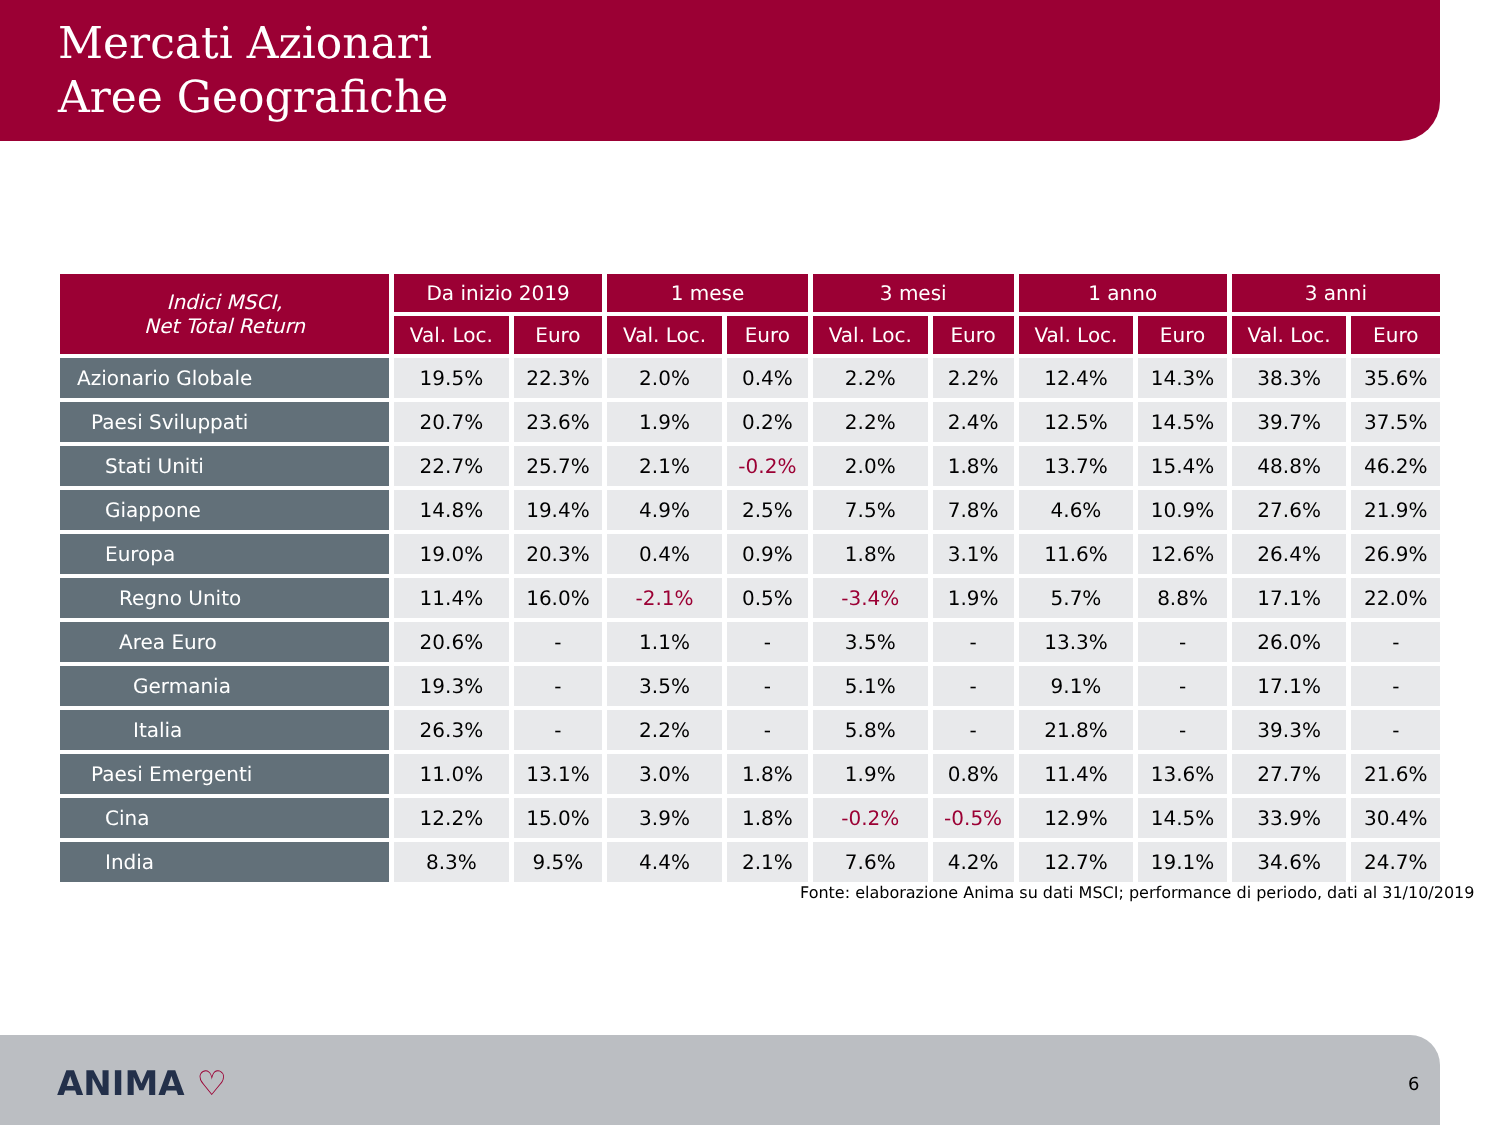Mercati Azionari
Aree Geografiche
| Indici MSCI, Net Total Return | Da inizio 2019 | | 1 mese | | 3 mesi | | 1 anno | | 3 anni | |
| --- | --- | --- | --- | --- | --- | --- | --- | --- | --- | --- |
| | Val. Loc. | Euro | Val. Loc. | Euro | Val. Loc. | Euro | Val. Loc. | Euro | Val. Loc. | Euro |
| Azionario Globale | 19.5% | 22.3% | 2.0% | 0.4% | 2.2% | 2.2% | 12.4% | 14.3% | 38.3% | 35.6% |
| Paesi Sviluppati | 20.7% | 23.6% | 1.9% | 0.2% | 2.2% | 2.4% | 12.5% | 14.5% | 39.7% | 37.5% |
| Stati Uniti | 22.7% | 25.7% | 2.1% | -0.2% | 2.0% | 1.8% | 13.7% | 15.4% | 48.8% | 46.2% |
| Giappone | 14.8% | 19.4% | 4.9% | 2.5% | 7.5% | 7.8% | 4.6% | 10.9% | 27.6% | 21.9% |
| Europa | 19.0% | 20.3% | 0.4% | 0.9% | 1.8% | 3.1% | 11.6% | 12.6% | 26.4% | 26.9% |
| Regno Unito | 11.4% | 16.0% | -2.1% | 0.5% | -3.4% | 1.9% | 5.7% | 8.8% | 17.1% | 22.0% |
| Area Euro | 20.6% | - | 1.1% | - | 3.5% | - | 13.3% | - | 26.0% | - |
| Germania | 19.3% | - | 3.5% | - | 5.1% | - | 9.1% | - | 17.1% | - |
| Italia | 26.3% | - | 2.2% | - | 5.8% | - | 21.8% | - | 39.3% | - |
| Paesi Emergenti | 11.0% | 13.1% | 3.0% | 1.8% | 1.9% | 0.8% | 11.4% | 13.6% | 27.7% | 21.6% |
| Cina | 12.2% | 15.0% | 3.9% | 1.8% | -0.2% | -0.5% | 12.9% | 14.5% | 33.9% | 30.4% |
| India | 8.3% | 9.5% | 4.4% | 2.1% | 7.6% | 4.2% | 12.7% | 19.1% | 34.6% | 24.7% |
Fonte: elaborazione Anima su dati MSCI; performance di periodo, dati al 31/10/2019
ANIMA ♡ 6